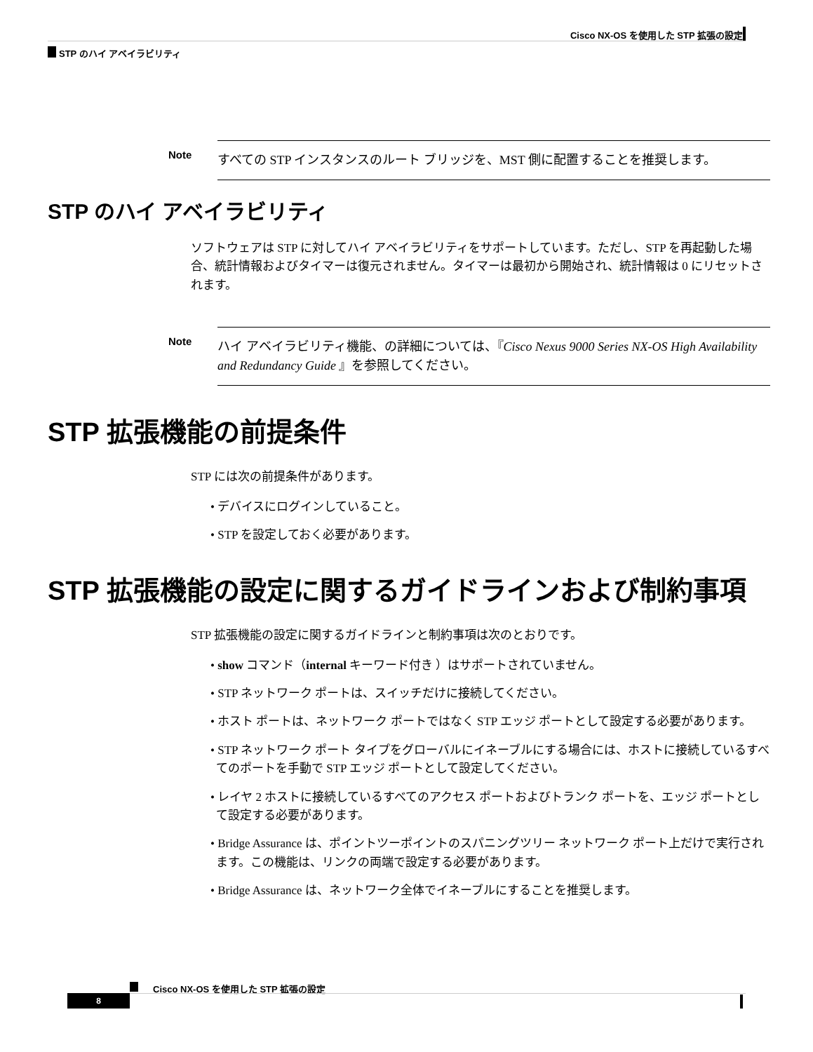Cisco NX-OS を使用した STP 拡張の設定
STP のハイ アベイラビリティ
Note
すべての STP インスタンスのルート ブリッジを、MST 側に配置することを推奨します。
STP のハイ アベイラビリティ
ソフトウェアは STP に対してハイ アベイラビリティをサポートしています。ただし、STP を再起動した場合、統計情報およびタイマーは復元されません。タイマーは最初から開始され、統計情報は 0 にリセットされます。
Note
ハイ アベイラビリティ機能、の詳細については、『Cisco Nexus 9000 Series NX-OS High Availability and Redundancy Guide 』を参照してください。
STP 拡張機能の前提条件
STP には次の前提条件があります。
• デバイスにログインしていること。
• STP を設定しておく必要があります。
STP 拡張機能の設定に関するガイドラインおよび制約事項
STP 拡張機能の設定に関するガイドラインと制約事項は次のとおりです。
• show コマンド（internal キーワード付き ）はサポートされていません。
• STP ネットワーク ポートは、スイッチだけに接続してください。
• ホスト ポートは、ネットワーク ポートではなく STP エッジ ポートとして設定する必要があります。
• STP ネットワーク ポート タイプをグローバルにイネーブルにする場合には、ホストに接続しているすべてのポートを手動で STP エッジ ポートとして設定してください。
• レイヤ 2 ホストに接続しているすべてのアクセス ポートおよびトランク ポートを、エッジ ポートとして設定する必要があります。
• Bridge Assurance は、ポイントツーポイントのスパニングツリー ネットワーク ポート上だけで実行されます。この機能は、リンクの両端で設定する必要があります。
• Bridge Assurance は、ネットワーク全体でイネーブルにすることを推奨します。
Cisco NX-OS を使用した STP 拡張の設定
8